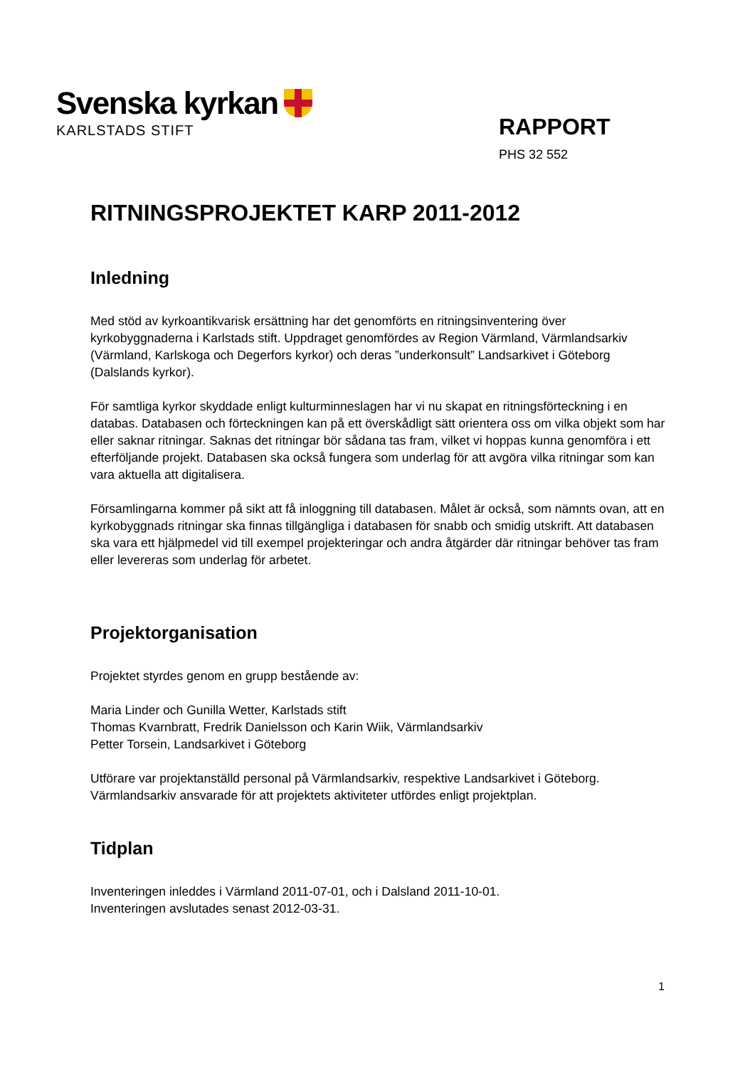Svenska kyrkan
KARLSTADS STIFT
RAPPORT
PHS 32 552
RITNINGSPROJEKTET KARP 2011-2012
Inledning
Med stöd av kyrkoantikvarisk ersättning har det genomförts en ritningsinventering över kyrkobyggnaderna i Karlstads stift. Uppdraget genomfördes av Region Värmland, Värmlandsarkiv (Värmland, Karlskoga och Degerfors kyrkor) och deras ”underkonsult” Landsarkivet i Göteborg (Dalslands kyrkor).
För samtliga kyrkor skyddade enligt kulturminneslagen har vi nu skapat en ritningsförteckning i en databas. Databasen och förteckningen kan på ett överskådligt sätt orientera oss om vilka objekt som har eller saknar ritningar. Saknas det ritningar bör sådana tas fram, vilket vi hoppas kunna genomföra i ett efterföljande projekt. Databasen ska också fungera som underlag för att avgöra vilka ritningar som kan vara aktuella att digitalisera.
Församlingarna kommer på sikt att få inloggning till databasen. Målet är också, som nämnts ovan, att en kyrkobyggnads ritningar ska finnas tillgängliga i databasen för snabb och smidig utskrift. Att databasen ska vara ett hjälpmedel vid till exempel projekteringar och andra åtgärder där ritningar behöver tas fram eller levereras som underlag för arbetet.
Projektorganisation
Projektet styrdes genom en grupp bestående av:
Maria Linder och Gunilla Wetter, Karlstads stift
Thomas Kvarnbratt, Fredrik Danielsson och Karin Wiik, Värmlandsarkiv
Petter Torsein, Landsarkivet i Göteborg
Utförare var projektanställd personal på Värmlandsarkiv, respektive Landsarkivet i Göteborg. Värmlandsarkiv ansvarade för att projektets aktiviteter utfördes enligt projektplan.
Tidplan
Inventeringen inleddes i Värmland 2011-07-01, och i Dalsland 2011-10-01.
Inventeringen avslutades senast 2012-03-31.
1